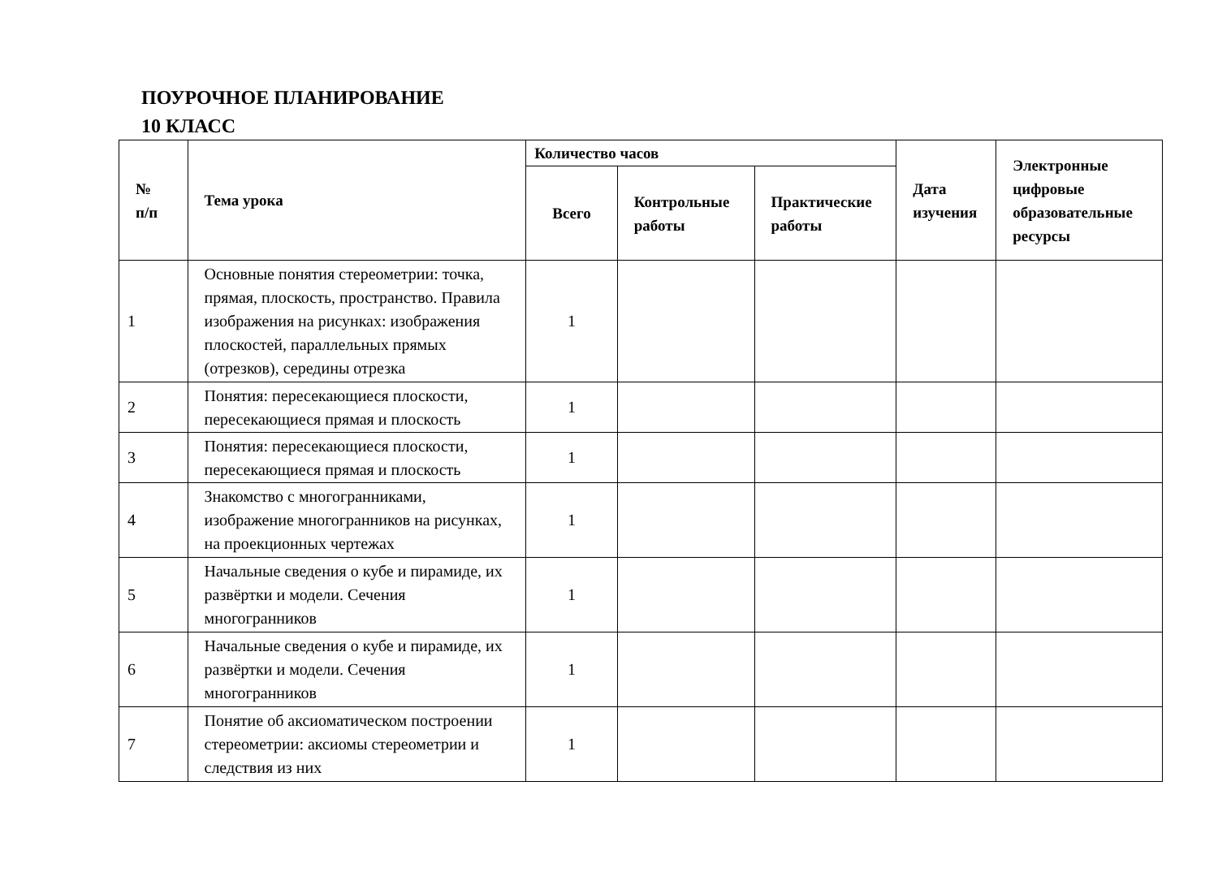ПОУРОЧНОЕ ПЛАНИРОВАНИЕ
10 КЛАСС
| № п/п | Тема урока | Количество часов | | | Дата изучения | Электронные цифровые образовательные ресурсы |
| --- | --- | --- | --- | --- | --- | --- |
| | | Всего | Контрольные работы | Практические работы | | |
| 1 | Основные понятия стереометрии: точка, прямая, плоскость, пространство. Правила изображения на рисунках: изображения плоскостей, параллельных прямых (отрезков), середины отрезка | 1 | | | | |
| 2 | Понятия: пересекающиеся плоскости, пересекающиеся прямая и плоскость | 1 | | | | |
| 3 | Понятия: пересекающиеся плоскости, пересекающиеся прямая и плоскость | 1 | | | | |
| 4 | Знакомство с многогранниками, изображение многогранников на рисунках, на проекционных чертежах | 1 | | | | |
| 5 | Начальные сведения о кубе и пирамиде, их развёртки и модели. Сечения многогранников | 1 | | | | |
| 6 | Начальные сведения о кубе и пирамиде, их развёртки и модели. Сечения многогранников | 1 | | | | |
| 7 | Понятие об аксиоматическом построении стереометрии: аксиомы стереометрии и следствия из них | 1 | | | | |